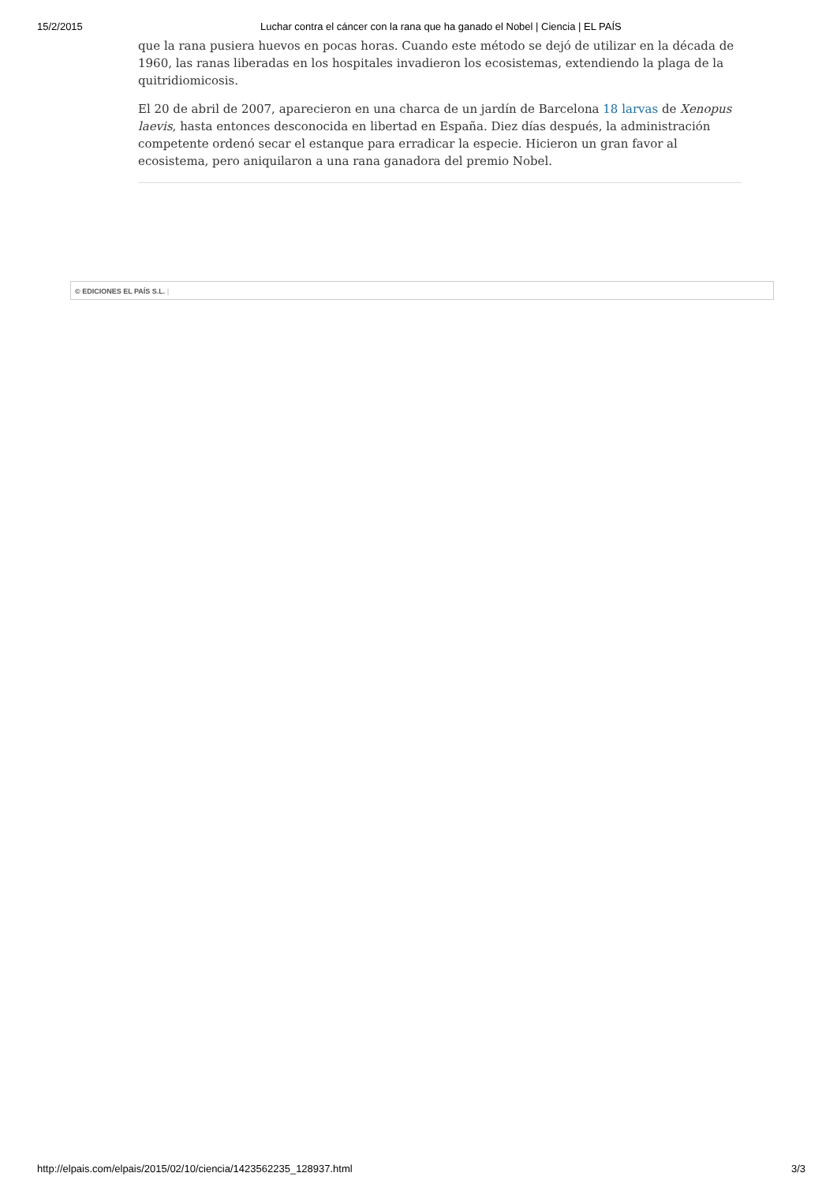15/2/2015 Luchar contra el cáncer con la rana que ha ganado el Nobel | Ciencia | EL PAÍS
que la rana pusiera huevos en pocas horas. Cuando este método se dejó de utilizar en la década de 1960, las ranas liberadas en los hospitales invadieron los ecosistemas, extendiendo la plaga de la quitridiomicosis.
El 20 de abril de 2007, aparecieron en una charca de un jardín de Barcelona 18 larvas de Xenopus laevis, hasta entonces desconocida en libertad en España. Diez días después, la administración competente ordenó secar el estanque para erradicar la especie. Hicieron un gran favor al ecosistema, pero aniquilaron a una rana ganadora del premio Nobel.
© EDICIONES EL PAÍS S.L. |
http://elpais.com/elpais/2015/02/10/ciencia/1423562235_128937.html 3/3